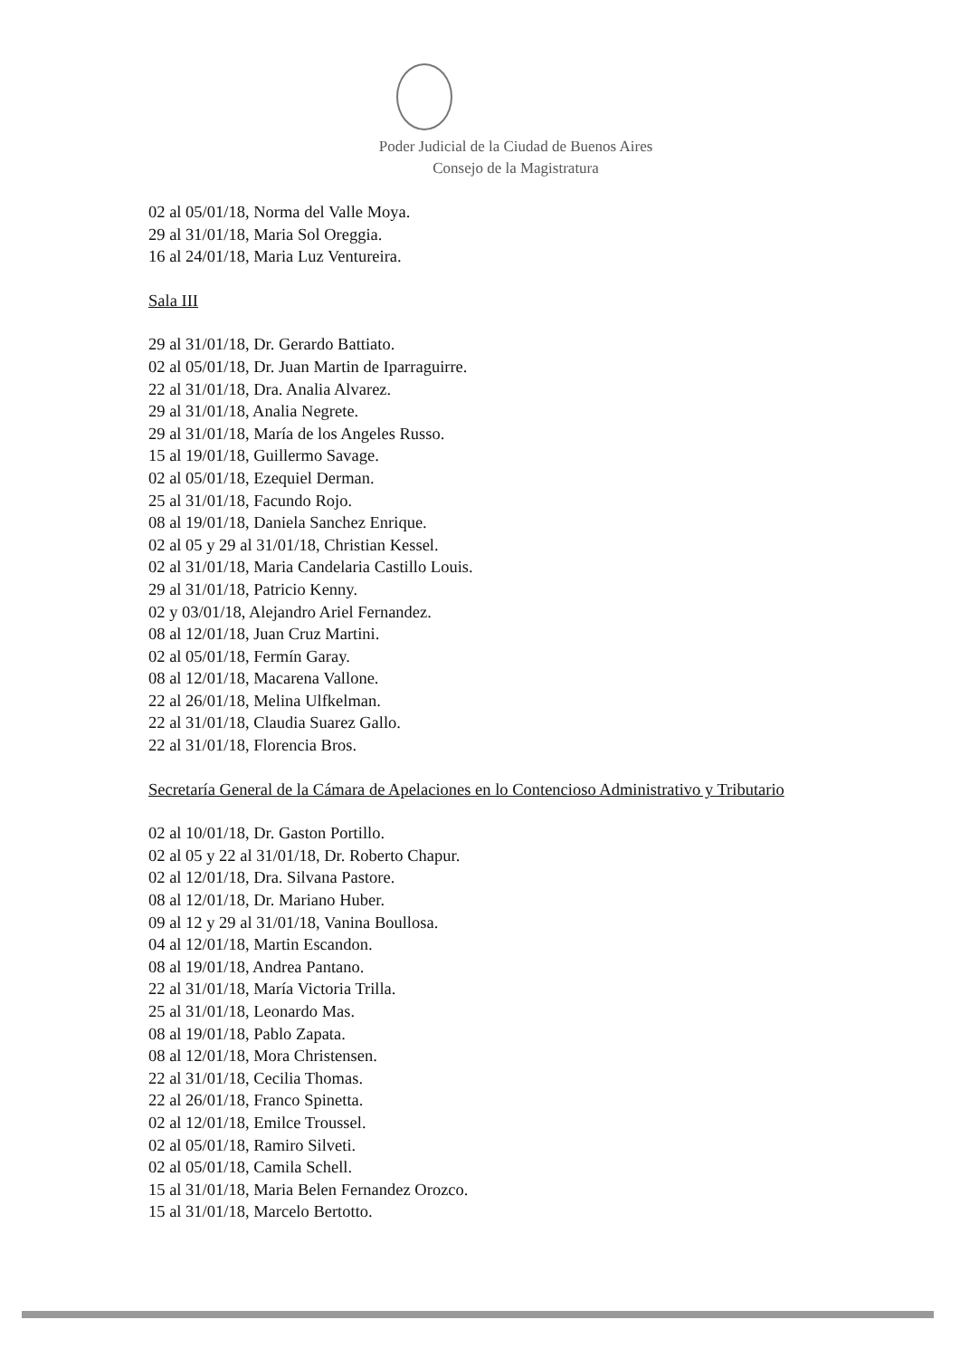Poder Judicial de la Ciudad de Buenos Aires
Consejo de la Magistratura
02 al 05/01/18, Norma del Valle Moya.
29 al 31/01/18, Maria Sol Oreggia.
16 al 24/01/18, Maria Luz Ventureira.
Sala III
29 al 31/01/18, Dr. Gerardo Battiato.
02 al 05/01/18, Dr. Juan Martin de Iparraguirre.
22 al 31/01/18, Dra. Analia Alvarez.
29 al 31/01/18, Analia Negrete.
29 al 31/01/18, María de los Angeles Russo.
15 al 19/01/18, Guillermo Savage.
02 al 05/01/18, Ezequiel Derman.
25 al 31/01/18, Facundo Rojo.
08 al 19/01/18, Daniela Sanchez Enrique.
02 al 05 y 29 al 31/01/18, Christian Kessel.
02 al 31/01/18, Maria Candelaria Castillo Louis.
29 al 31/01/18, Patricio Kenny.
02 y 03/01/18, Alejandro Ariel Fernandez.
08 al 12/01/18, Juan Cruz Martini.
02 al 05/01/18, Fermín Garay.
08 al 12/01/18, Macarena Vallone.
22 al 26/01/18, Melina Ulfkelman.
22 al 31/01/18, Claudia Suarez Gallo.
22 al 31/01/18, Florencia Bros.
Secretaría General de la Cámara de Apelaciones en lo Contencioso Administrativo y Tributario
02 al 10/01/18, Dr. Gaston Portillo.
02 al 05 y 22 al 31/01/18, Dr. Roberto Chapur.
02 al 12/01/18, Dra. Silvana Pastore.
08 al 12/01/18, Dr. Mariano Huber.
09 al 12 y 29 al 31/01/18, Vanina Boullosa.
04 al 12/01/18, Martin Escandon.
08 al 19/01/18, Andrea Pantano.
22 al 31/01/18, María Victoria Trilla.
25 al 31/01/18, Leonardo Mas.
08 al 19/01/18, Pablo Zapata.
08 al 12/01/18, Mora Christensen.
22 al 31/01/18, Cecilia Thomas.
22 al 26/01/18, Franco Spinetta.
02 al 12/01/18, Emilce Troussel.
02 al 05/01/18, Ramiro Silveti.
02 al 05/01/18, Camila Schell.
15 al 31/01/18, Maria Belen Fernandez Orozco.
15 al 31/01/18, Marcelo Bertotto.